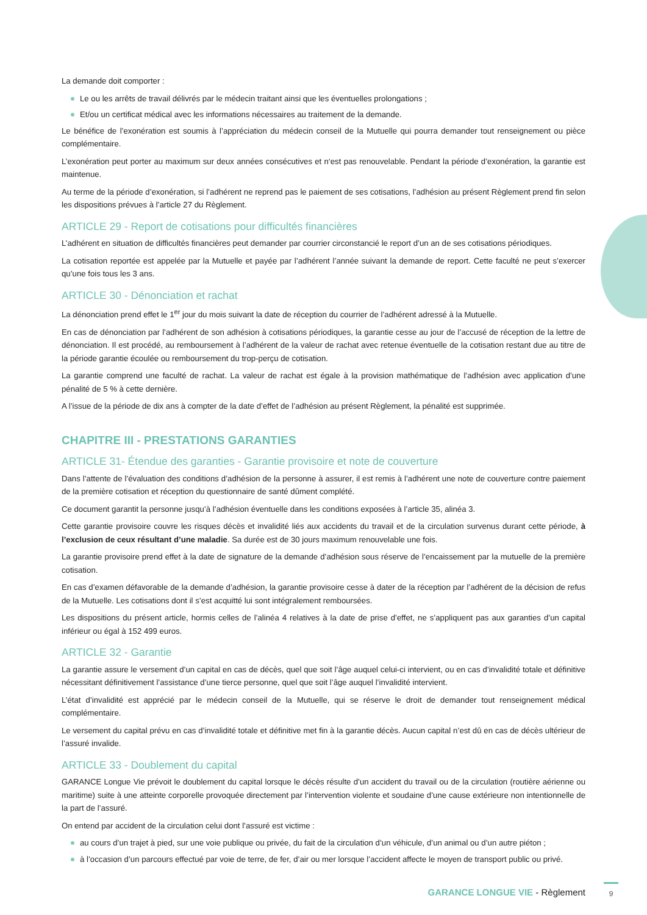La demande doit comporter :
Le ou les arrêts de travail délivrés par le médecin traitant ainsi que les éventuelles prolongations ;
Et/ou un certificat médical avec les informations nécessaires au traitement de la demande.
Le bénéfice de l’exonération est soumis à l’appréciation du médecin conseil de la Mutuelle qui pourra demander tout renseignement ou pièce complémentaire.
L’exonération peut porter au maximum sur deux années consécutives et n‘est pas renouvelable. Pendant la période d’exonération, la garantie est maintenue.
Au terme de la période d’exonération, si l’adhérent ne reprend pas le paiement de ses cotisations, l’adhésion au présent Règlement prend fin selon les dispositions prévues à l’article 27 du Règlement.
ARTICLE 29 - Report de cotisations pour difficultés financières
L’adhérent en situation de difficultés financières peut demander par courrier circonstancié le report d’un an de ses cotisations périodiques.
La cotisation reportée est appelée par la Mutuelle et payée par l’adhérent l’année suivant la demande de report. Cette faculté ne peut s’exercer qu’une fois tous les 3 ans.
ARTICLE 30 - Dénonciation et rachat
La dénonciation prend effet le 1<sup>er</sup> jour du mois suivant la date de réception du courrier de l’adhérent adressé à la Mutuelle.
En cas de dénonciation par l’adhérent de son adhésion à cotisations périodiques, la garantie cesse au jour de l’accusé de réception de la lettre de dénonciation. Il est procédé, au remboursement à l’adhérent de la valeur de rachat avec retenue éventuelle de la cotisation restant due au titre de la période garantie écoulée ou remboursement du trop-perçu de cotisation.
La garantie comprend une faculté de rachat. La valeur de rachat est égale à la provision mathématique de l’adhésion avec application d’une pénalité de 5 % à cette dernière.
A l’issue de la période de dix ans à compter de la date d’effet de l’adhésion au présent Règlement, la pénalité est supprimée.
CHAPITRE III - PRESTATIONS GARANTIES
ARTICLE 31- Étendue des garanties - Garantie provisoire et note de couverture
Dans l’attente de l’évaluation des conditions d’adhésion de la personne à assurer, il est remis à l’adhérent une note de couverture contre paiement de la première cotisation et réception du questionnaire de santé dûment complété.
Ce document garantit la personne jusqu’à l’adhésion éventuelle dans les conditions exposées à l’article 35, alinéa 3.
Cette garantie provisoire couvre les risques décès et invalidité liés aux accidents du travail et de la circulation survenus durant cette période, à l’exclusion de ceux résultant d’une maladie. Sa durée est de 30 jours maximum renouvelable une fois.
La garantie provisoire prend effet à la date de signature de la demande d’adhésion sous réserve de l’encaissement par la mutuelle de la première cotisation.
En cas d’examen défavorable de la demande d’adhésion, la garantie provisoire cesse à dater de la réception par l’adhérent de la décision de refus de la Mutuelle. Les cotisations dont il s’est acquitté lui sont intégralement remboursées.
Les dispositions du présent article, hormis celles de l’alinéa 4 relatives à la date de prise d’effet, ne s’appliquent pas aux garanties d’un capital inférieur ou égal à 152 499 euros.
ARTICLE 32 - Garantie
La garantie assure le versement d’un capital en cas de décès, quel que soit l’âge auquel celui-ci intervient, ou en cas d’invalidité totale et définitive nécessitant définitivement l’assistance d’une tierce personne, quel que soit l’âge auquel l’invalidité intervient.
L’état d’invalidité est apprécié par le médecin conseil de la Mutuelle, qui se réserve le droit de demander tout renseignement médical complémentaire.
Le versement du capital prévu en cas d’invalidité totale et définitive met fin à la garantie décès. Aucun capital n’est dû en cas de décès ultérieur de l’assuré invalide.
ARTICLE 33 - Doublement du capital
GARANCE Longue Vie prévoit le doublement du capital lorsque le décès résulte d’un accident du travail ou de la circulation (routière aérienne ou maritime) suite à une atteinte corporelle provoquée directement par l’intervention violente et soudaine d’une cause extérieure non intentionnelle de la part de l’assuré.
On entend par accident de la circulation celui dont l’assuré est victime :
au cours d’un trajet à pied, sur une voie publique ou privée, du fait de la circulation d’un véhicule, d’un animal ou d’un autre piéton ;
à l’occasion d’un parcours effectué par voie de terre, de fer, d’air ou mer lorsque l’accident affecte le moyen de transport public ou privé.
GARANCE LONGUE VIE - Règlement 9